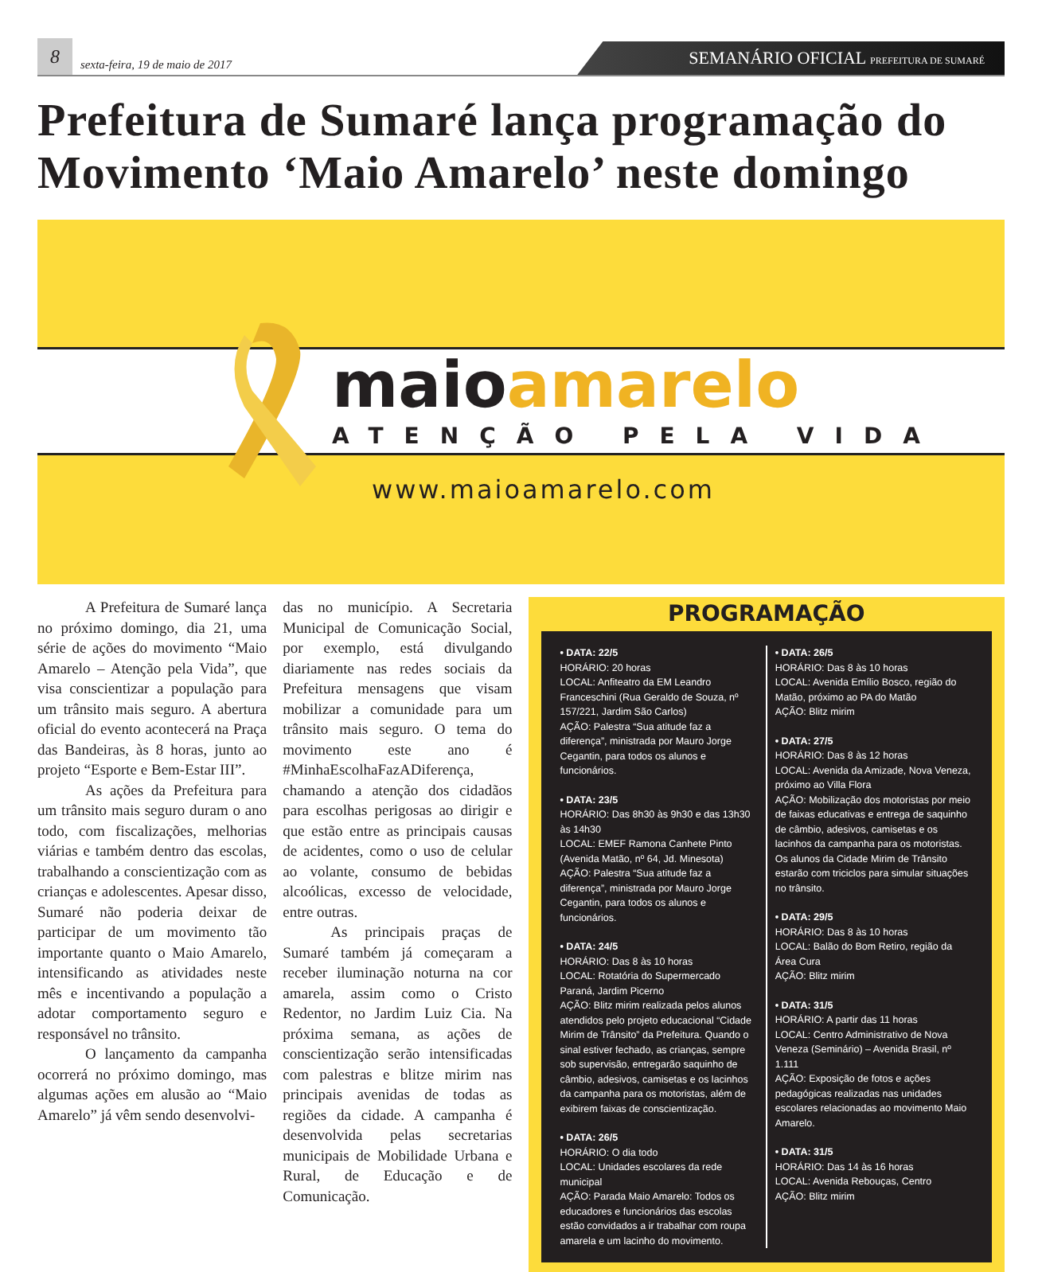8
sexta-feira, 19 de maio de 2017
SEMANÁRIO OFICIAL PREFEITURA DE SUMARÉ
Prefeitura de Sumaré lança programação do Movimento ‘Maio Amarelo’ neste domingo
maioamarelo
ATENÇÃO PELA VIDA
www.maioamarelo.com
A Prefeitura de Sumaré lança no próximo domingo, dia 21, uma série de ações do movimento “Maio Amarelo – Atenção pela Vida”, que visa conscientizar a população para um trânsito mais seguro. A abertura oficial do evento acontecerá na Praça das Bandeiras, às 8 horas, junto ao projeto “Esporte e Bem-Estar III”.
As ações da Prefeitura para um trânsito mais seguro duram o ano todo, com fiscalizações, melhorias viárias e também dentro das escolas, trabalhando a conscientização com as crianças e adolescentes. Apesar disso, Sumaré não poderia deixar de participar de um movimento tão importante quanto o Maio Amarelo, intensificando as atividades neste mês e incentivando a população a adotar comportamento seguro e responsável no trânsito.
O lançamento da campanha ocorrerá no próximo domingo, mas algumas ações em alusão ao “Maio Amarelo” já vêm sendo desenvolvi-
das no município. A Secretaria Municipal de Comunicação Social, por exemplo, está divulgando diariamente nas redes sociais da Prefeitura mensagens que visam mobilizar a comunidade para um trânsito mais seguro. O tema do movimento este ano é #MinhaEscolhaFazADiferença, chamando a atenção dos cidadãos para escolhas perigosas ao dirigir e que estão entre as principais causas de acidentes, como o uso de celular ao volante, consumo de bebidas alcoólicas, excesso de velocidade, entre outras.
As principais praças de Sumaré também já começaram a receber iluminação noturna na cor amarela, assim como o Cristo Redentor, no Jardim Luiz Cia. Na próxima semana, as ações de conscientização serão intensificadas com palestras e blitze mirim nas principais avenidas de todas as regiões da cidade. A campanha é desenvolvida pelas secretarias municipais de Mobilidade Urbana e Rural, de Educação e de Comunicação.
PROGRAMAÇÃO
• DATA: 22/5
HORÁRIO: 20 horas
LOCAL: Anfiteatro da EM Leandro Franceschini (Rua Geraldo de Souza, nº 157/221, Jardim São Carlos)
AÇÃO: Palestra “Sua atitude faz a diferença”, ministrada por Mauro Jorge Cegantin, para todos os alunos e funcionários.
• DATA: 23/5
HORÁRIO: Das 8h30 às 9h30 e das 13h30 às 14h30
LOCAL: EMEF Ramona Canhete Pinto (Avenida Matão, nº 64, Jd. Minesota)
AÇÃO: Palestra “Sua atitude faz a diferença”, ministrada por Mauro Jorge Cegantin, para todos os alunos e funcionários.
• DATA: 24/5
HORÁRIO: Das 8 às 10 horas
LOCAL: Rotatória do Supermercado Paraná, Jardim Picerno
AÇÃO: Blitz mirim realizada pelos alunos atendidos pelo projeto educacional “Cidade Mirim de Trânsito” da Prefeitura. Quando o sinal estiver fechado, as crianças, sempre sob supervisão, entregarão saquinho de câmbio, adesivos, camisetas e os lacinhos da campanha para os motoristas, além de exibirem faixas de conscientização.
• DATA: 26/5
HORÁRIO: O dia todo
LOCAL: Unidades escolares da rede municipal
AÇÃO: Parada Maio Amarelo: Todos os educadores e funcionários das escolas estão convidados a ir trabalhar com roupa amarela e um lacinho do movimento.
• DATA: 26/5
HORÁRIO: Das 8 às 10 horas
LOCAL: Avenida Emílio Bosco, região do Matão, próximo ao PA do Matão
AÇÃO: Blitz mirim
• DATA: 27/5
HORÁRIO: Das 8 às 12 horas
LOCAL: Avenida da Amizade, Nova Veneza, próximo ao Villa Flora
AÇÃO: Mobilização dos motoristas por meio de faixas educativas e entrega de saquinho de câmbio, adesivos, camisetas e os lacinhos da campanha para os motoristas. Os alunos da Cidade Mirim de Trânsito estarão com triciclos para simular situações no trânsito.
• DATA: 29/5
HORÁRIO: Das 8 às 10 horas
LOCAL: Balão do Bom Retiro, região da Área Cura
AÇÃO: Blitz mirim
• DATA: 31/5
HORÁRIO: A partir das 11 horas
LOCAL: Centro Administrativo de Nova Veneza (Seminário) – Avenida Brasil, nº 1.111
AÇÃO: Exposição de fotos e ações pedagógicas realizadas nas unidades escolares relacionadas ao movimento Maio Amarelo.
• DATA: 31/5
HORÁRIO: Das 14 às 16 horas
LOCAL: Avenida Rebouças, Centro
AÇÃO: Blitz mirim